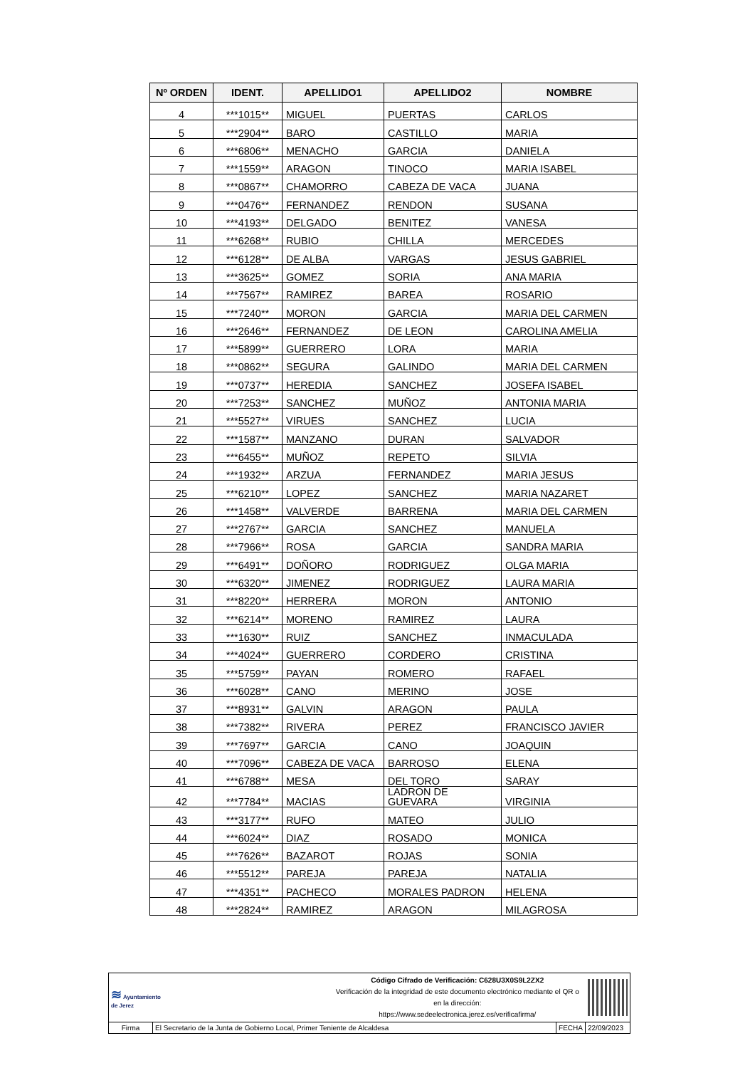| Nº ORDEN | IDENT. | APELLIDO1 | APELLIDO2 | NOMBRE |
| --- | --- | --- | --- | --- |
| 4 | ***1015** | MIGUEL | PUERTAS | CARLOS |
| 5 | ***2904** | BARO | CASTILLO | MARIA |
| 6 | ***6806** | MENACHO | GARCIA | DANIELA |
| 7 | ***1559** | ARAGON | TINOCO | MARIA ISABEL |
| 8 | ***0867** | CHAMORRO | CABEZA DE VACA | JUANA |
| 9 | ***0476** | FERNANDEZ | RENDON | SUSANA |
| 10 | ***4193** | DELGADO | BENITEZ | VANESA |
| 11 | ***6268** | RUBIO | CHILLA | MERCEDES |
| 12 | ***6128** | DE ALBA | VARGAS | JESUS GABRIEL |
| 13 | ***3625** | GOMEZ | SORIA | ANA MARIA |
| 14 | ***7567** | RAMIREZ | BAREA | ROSARIO |
| 15 | ***7240** | MORON | GARCIA | MARIA DEL CARMEN |
| 16 | ***2646** | FERNANDEZ | DE LEON | CAROLINA AMELIA |
| 17 | ***5899** | GUERRERO | LORA | MARIA |
| 18 | ***0862** | SEGURA | GALINDO | MARIA DEL CARMEN |
| 19 | ***0737** | HEREDIA | SANCHEZ | JOSEFA ISABEL |
| 20 | ***7253** | SANCHEZ | MUÑOZ | ANTONIA MARIA |
| 21 | ***5527** | VIRUES | SANCHEZ | LUCIA |
| 22 | ***1587** | MANZANO | DURAN | SALVADOR |
| 23 | ***6455** | MUÑOZ | REPETO | SILVIA |
| 24 | ***1932** | ARZUA | FERNANDEZ | MARIA JESUS |
| 25 | ***6210** | LOPEZ | SANCHEZ | MARIA NAZARET |
| 26 | ***1458** | VALVERDE | BARRENA | MARIA DEL CARMEN |
| 27 | ***2767** | GARCIA | SANCHEZ | MANUELA |
| 28 | ***7966** | ROSA | GARCIA | SANDRA MARIA |
| 29 | ***6491** | DOÑORO | RODRIGUEZ | OLGA MARIA |
| 30 | ***6320** | JIMENEZ | RODRIGUEZ | LAURA MARIA |
| 31 | ***8220** | HERRERA | MORON | ANTONIO |
| 32 | ***6214** | MORENO | RAMIREZ | LAURA |
| 33 | ***1630** | RUIZ | SANCHEZ | INMACULADA |
| 34 | ***4024** | GUERRERO | CORDERO | CRISTINA |
| 35 | ***5759** | PAYAN | ROMERO | RAFAEL |
| 36 | ***6028** | CANO | MERINO | JOSE |
| 37 | ***8931** | GALVIN | ARAGON | PAULA |
| 38 | ***7382** | RIVERA | PEREZ | FRANCISCO JAVIER |
| 39 | ***7697** | GARCIA | CANO | JOAQUIN |
| 40 | ***7096** | CABEZA DE VACA | BARROSO | ELENA |
| 41 | ***6788** | MESA | DEL TORO | SARAY |
| 42 | ***7784** | MACIAS | LADRON DE GUEVARA | VIRGINIA |
| 43 | ***3177** | RUFO | MATEO | JULIO |
| 44 | ***6024** | DIAZ | ROSADO | MONICA |
| 45 | ***7626** | BAZAROT | ROJAS | SONIA |
| 46 | ***5512** | PAREJA | PAREJA | NATALIA |
| 47 | ***4351** | PACHECO | MORALES PADRON | HELENA |
| 48 | ***2824** | RAMIREZ | ARAGON | MILAGROSA |
| ≋ Ayuntamiento de Jerez | | Código Cifrado de Verificación: C628U3X0S9L2ZX2 Verificación de la integridad de este documento electrónico mediante el QR o en la dirección: https://www.sedeelectronica.jerez.es/verificafirma/ | | |
| Firma | El Secretario de la Junta de Gobierno Local, Primer Teniente de Alcaldesa | | FECHA | 22/09/2023 |